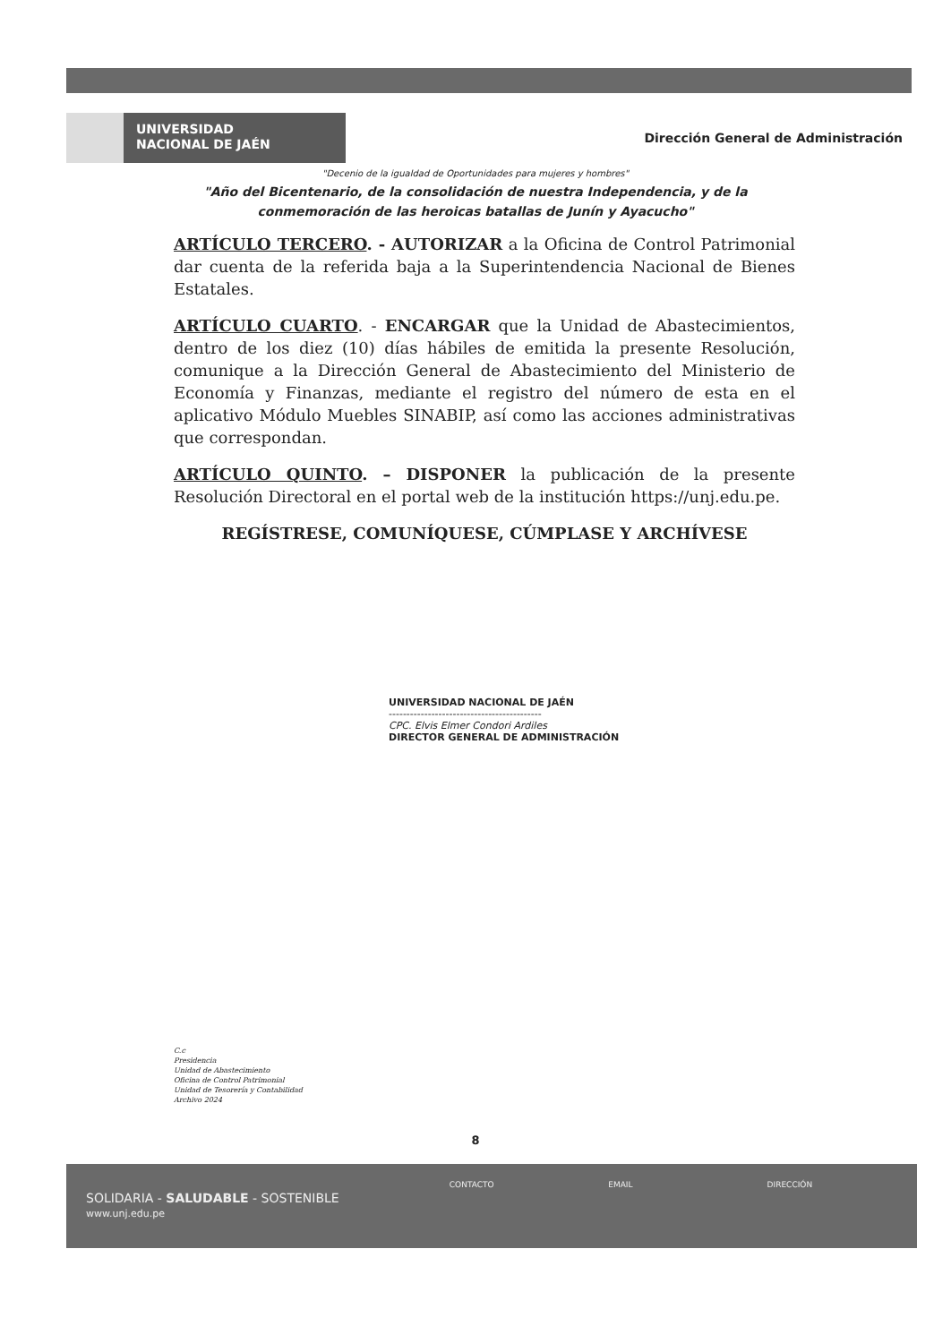UNIVERSIDAD
NACIONAL DE JAÉN
Dirección General de Administración
"Decenio de la igualdad de Oportunidades para mujeres y hombres"
"Año del Bicentenario, de la consolidación de nuestra Independencia, y de la
conmemoración de las heroicas batallas de Junín y Ayacucho"
ARTÍCULO TERCERO. - AUTORIZAR a la Oficina de Control Patrimonial dar cuenta de la referida baja a la Superintendencia Nacional de Bienes Estatales.
ARTÍCULO CUARTO. - ENCARGAR que la Unidad de Abastecimientos, dentro de los diez (10) días hábiles de emitida la presente Resolución, comunique a la Dirección General de Abastecimiento del Ministerio de Economía y Finanzas, mediante el registro del número de esta en el aplicativo Módulo Muebles SINABIP, así como las acciones administrativas que correspondan.
ARTÍCULO QUINTO. – DISPONER la publicación de la presente Resolución Directoral en el portal web de la institución https://unj.edu.pe.
REGÍSTRESE, COMUNÍQUESE, CÚMPLASE Y ARCHÍVESE
UNIVERSIDAD NACIONAL DE JAÉN
-------------------------------------------
CPC. Elvis Elmer Condori Ardiles
DIRECTOR GENERAL DE ADMINISTRACIÓN
C.c
Presidencia
Unidad de Abastecimiento
Oficina de Control Patrimonial
Unidad de Tesorería y Contabilidad
Archivo 2024
8
SOLIDARIA - SALUDABLE - SOSTENIBLE
www.unj.edu.pe
CONTACTO EMAIL DIRECCIÓN